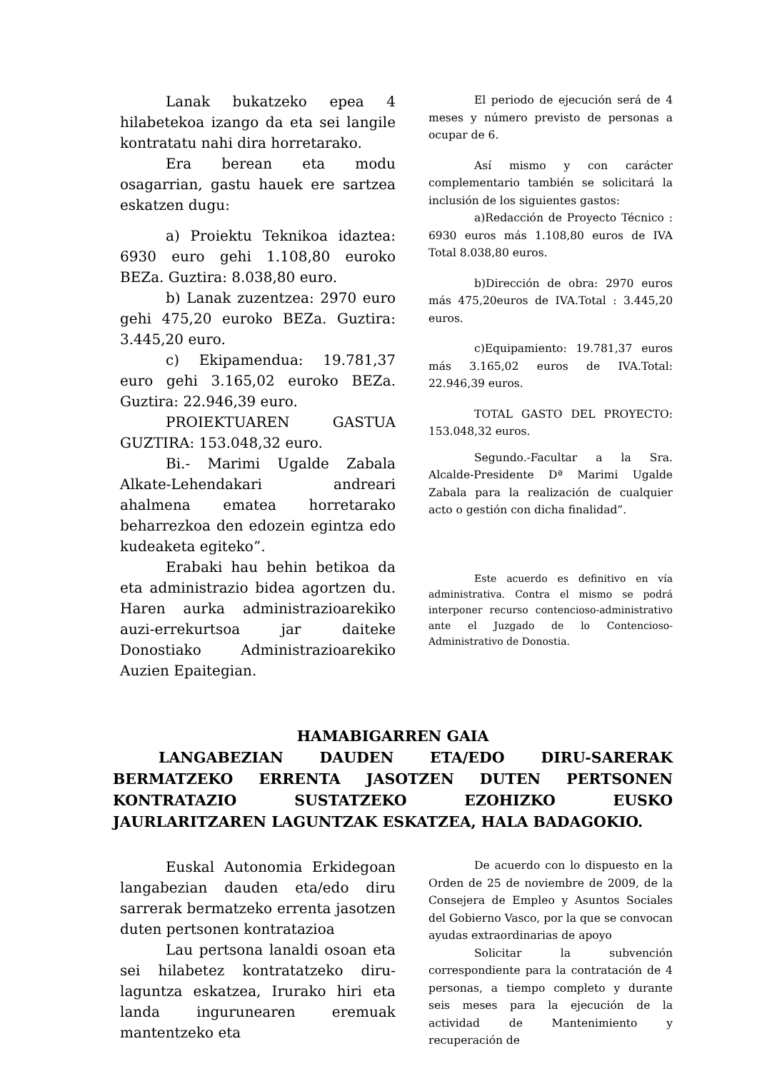Lanak bukatzeko epea 4 hilabetekoa izango da eta sei langile kontratatu nahi dira horretarako.
Era berean eta modu osagarrian, gastu hauek ere sartzea eskatzen dugu:
a) Proiektu Teknikoa idaztea: 6930 euro gehi 1.108,80 euroko BEZa. Guztira: 8.038,80 euro.
b) Lanak zuzentzea: 2970 euro gehi 475,20 euroko BEZa. Guztira: 3.445,20 euro.
c) Ekipamendua: 19.781,37 euro gehi 3.165,02 euroko BEZa. Guztira: 22.946,39 euro.
PROIEKTUAREN GASTUA GUZTIRA: 153.048,32 euro.
Bi.- Marimi Ugalde Zabala Alkate-Lehendakari andreari ahalmena ematea horretarako beharrezkoa den edozein egintza edo kudeaketa egiteko”.
Erabaki hau behin betikoa da eta administrazio bidea agortzen du. Haren aurka administrazioarekiko auzi-errekurtsoa jar daiteke Donostiako Administrazioarekiko Auzien Epaitegian.
El periodo de ejecución será de 4 meses y número previsto de personas a ocupar de 6.
Así mismo y con carácter complementario también se solicitará la inclusión de los siguientes gastos:
a)Redacción de Proyecto Técnico : 6930 euros más 1.108,80 euros de IVA Total 8.038,80 euros.
b)Dirección de obra: 2970 euros más 475,20euros de IVA.Total : 3.445,20 euros.
c)Equipamiento: 19.781,37 euros más 3.165,02 euros de IVA.Total: 22.946,39 euros.
TOTAL GASTO DEL PROYECTO: 153.048,32 euros.
Segundo.-Facultar a la Sra. Alcalde-Presidente Dª Marimi Ugalde Zabala para la realización de cualquier acto o gestión con dicha finalidad”.
Este acuerdo es definitivo en vía administrativa. Contra el mismo se podrá interponer recurso contencioso-administrativo ante el Juzgado de lo Contencioso-Administrativo de Donostia.
HAMABIGARREN GAIA
LANGABEZIAN DAUDEN ETA/EDO DIRU-SARERAK BERMATZEKO ERRENTA JASOTZEN DUTEN PERTSONEN KONTRATAZIO SUSTATZEKO EZOHIZKO EUSKO JAURLARITZAREN LAGUNTZAK ESKATZEA, HALA BADAGOKIO.
Euskal Autonomia Erkidegoan langabezian dauden eta/edo diru sarrerak bermatzeko errenta jasotzen duten pertsonen kontratazioa
Lau pertsona lanaldi osoan eta sei hilabetez kontratatzeko diru-laguntza eskatzea, Irurako hiri eta landa ingurunearen eremuak mantentzeko eta
De acuerdo con lo dispuesto en la Orden de 25 de noviembre de 2009, de la Consejera de Empleo y Asuntos Sociales del Gobierno Vasco, por la que se convocan ayudas extraordinarias de apoyo
Solicitar la subvención correspondiente para la contratación de 4 personas, a tiempo completo y durante seis meses para la ejecución de la actividad de Mantenimiento y recuperación de